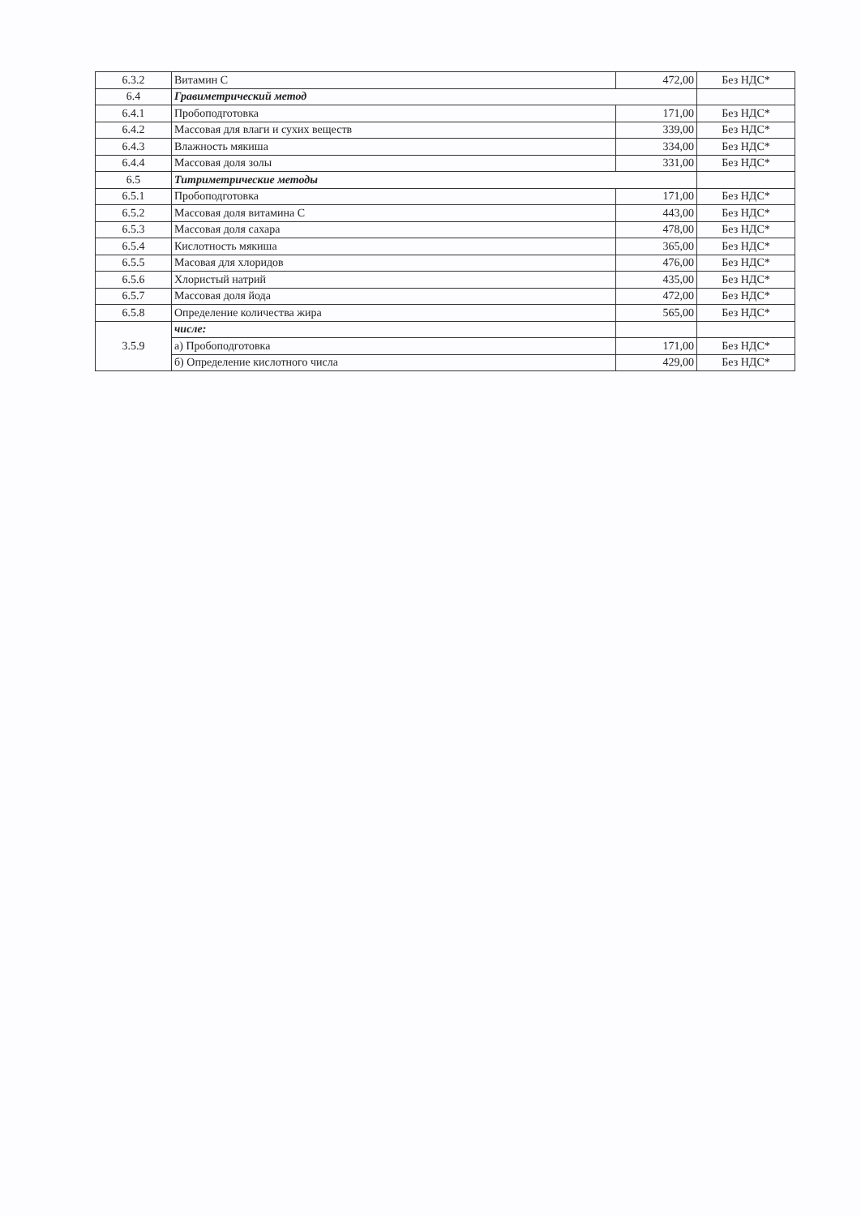| 6.3.2 | Витамин С | 472,00 | Без НДС* |
| 6.4 | Гравиметрический метод | | |
| 6.4.1 | Пробоподготовка | 171,00 | Без НДС* |
| 6.4.2 | Массовая для влаги и сухих веществ | 339,00 | Без НДС* |
| 6.4.3 | Влажность мякиша | 334,00 | Без НДС* |
| 6.4.4 | Массовая доля золы | 331,00 | Без НДС* |
| 6.5 | Титриметрические методы | | |
| 6.5.1 | Пробоподготовка | 171,00 | Без НДС* |
| 6.5.2 | Массовая доля витамина С | 443,00 | Без НДС* |
| 6.5.3 | Массовая доля сахара | 478,00 | Без НДС* |
| 6.5.4 | Кислотность мякиша | 365,00 | Без НДС* |
| 6.5.5 | Масовая для хлоридов | 476,00 | Без НДС* |
| 6.5.6 | Хлористый натрий | 435,00 | Без НДС* |
| 6.5.7 | Массовая доля йода | 472,00 | Без НДС* |
| 6.5.8 | Определение количества жира | 565,00 | Без НДС* |
| 3.5.9 | числе: | | |
| | а) Пробоподготовка | 171,00 | Без НДС* |
| | б) Определение кислотного числа | 429,00 | Без НДС* |